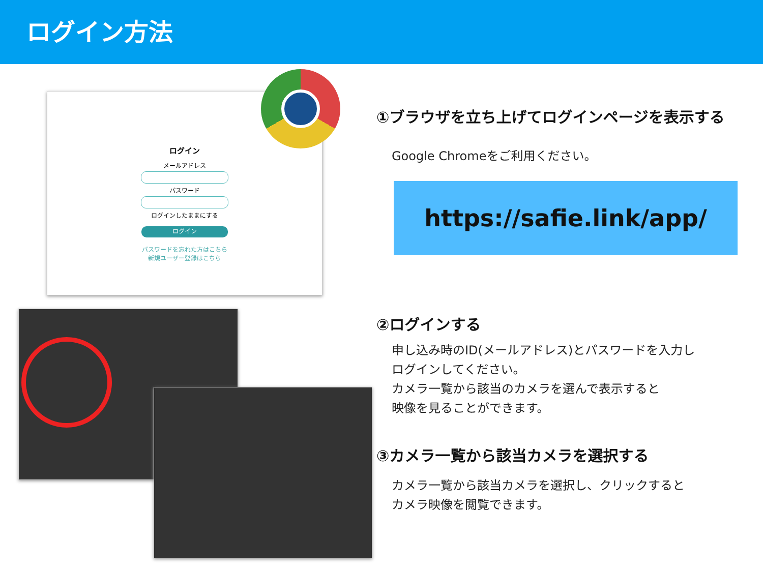ログイン方法
ログイン
メールアドレス
パスワード
ログインしたままにする
ログイン
パスワードを忘れた方はこちら
新規ユーザー登録はこちら
①ブラウザを立ち上げてログインページを表示する
Google Chromeをご利用ください。
https://safie.link/app/
②ログインする
申し込み時のID(メールアドレス)とパスワードを入力し
ログインしてください。
カメラ一覧から該当のカメラを選んで表示すると
映像を見ることができます。
③カメラ一覧から該当カメラを選択する
カメラ一覧から該当カメラを選択し、クリックすると
カメラ映像を閲覧できます。